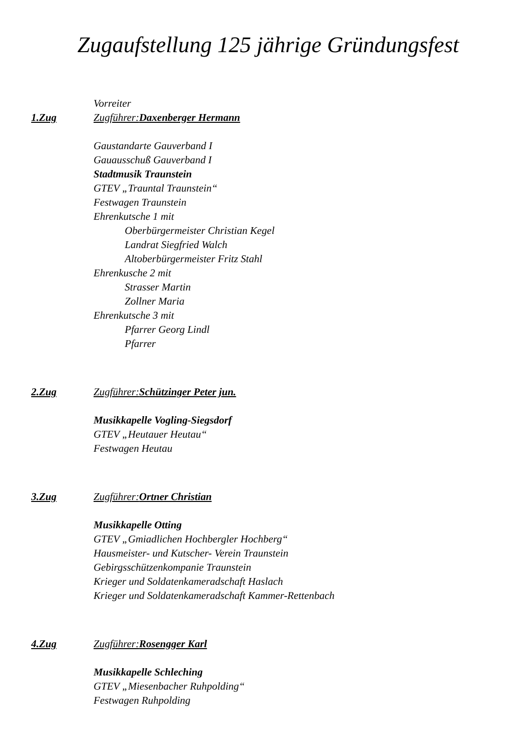Zugaufstellung 125 jährige Gründungsfest
Vorreiter
1.Zug Zugführer:Daxenberger Hermann
Gaustandarte Gauverband I
Gauausschuß Gauverband I
Stadtmusik Traunstein
GTEV „Trauntal Traunstein“
Festwagen Traunstein
Ehrenkutsche 1 mit
Oberbürgermeister Christian Kegel
Landrat Siegfried Walch
Altoberbürgermeister Fritz Stahl
Ehrenkusche 2 mit
Strasser Martin
Zollner Maria
Ehrenkutsche 3 mit
Pfarrer Georg Lindl
Pfarrer
2.Zug Zugführer:Schützinger Peter jun.
Musikkapelle Vogling-Siegsdorf
GTEV „Heutauer Heutau“
Festwagen Heutau
3.Zug Zugführer:Ortner Christian
Musikkapelle Otting
GTEV „Gmiadlichen Hochbergler Hochberg“
Hausmeister- und Kutscher- Verein Traunstein
Gebirgsschützenkompanie Traunstein
Krieger und Soldatenkameradschaft Haslach
Krieger und Soldatenkameradschaft Kammer-Rettenbach
4.Zug Zugführer:Rosengger Karl
Musikkapelle Schleching
GTEV „Miesenbacher Ruhpolding“
Festwagen Ruhpolding